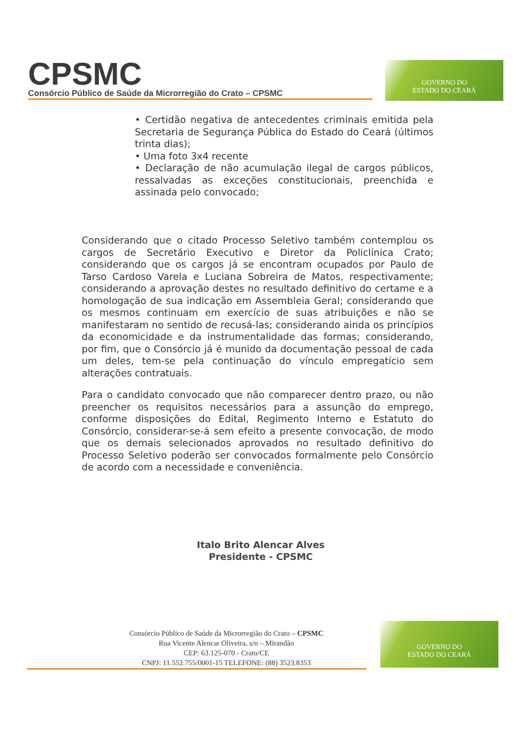CPSMC
Consórcio Público de Saúde da Microrregião do Crato – CPSMC
GOVERNO DO
ESTADO DO CEARÁ
• Certidão negativa de antecedentes criminais emitida pela Secretaria de Segurança Pública do Estado do Ceará (últimos trinta dias);
• Uma foto 3x4 recente
• Declaração de não acumulação ilegal de cargos públicos, ressalvadas as exceções constitucionais, preenchida e assinada pelo convocado;
Considerando que o citado Processo Seletivo também contemplou os cargos de Secretário Executivo e Diretor da Policlínica Crato; considerando que os cargos já se encontram ocupados por Paulo de Tarso Cardoso Varela e Luciana Sobreira de Matos, respectivamente; considerando a aprovação destes no resultado definitivo do certame e a homologação de sua indicação em Assembleia Geral; considerando que os mesmos continuam em exercício de suas atribuições e não se manifestaram no sentido de recusá-las; considerando ainda os princípios da economicidade e da instrumentalidade das formas; considerando, por fim, que o Consórcio já é munido da documentação pessoal de cada um deles, tem-se pela continuação do vínculo empregatício sem alterações contratuais.
Para o candidato convocado que não comparecer dentro prazo, ou não preencher os requisitos necessários para a assunção do emprego, conforme disposições do Edital, Regimento Interno e Estatuto do Consórcio, considerar-se-á sem efeito a presente convocação, de modo que os demais selecionados aprovados no resultado definitivo do Processo Seletivo poderão ser convocados formalmente pelo Consórcio de acordo com a necessidade e conveniência.
Italo Brito Alencar Alves
Presidente - CPSMC
Consórcio Público de Saúde da Microrregião do Crato – CPSMC
Rua Vicente Alencar Oliveira, s/n – Mirandão
CEP: 63.125-070 - Crato/CE
CNPJ: 11.552.755/0001-15 TELEFONE: (88) 3523.8353
GOVERNO DO
ESTADO DO CEARÁ